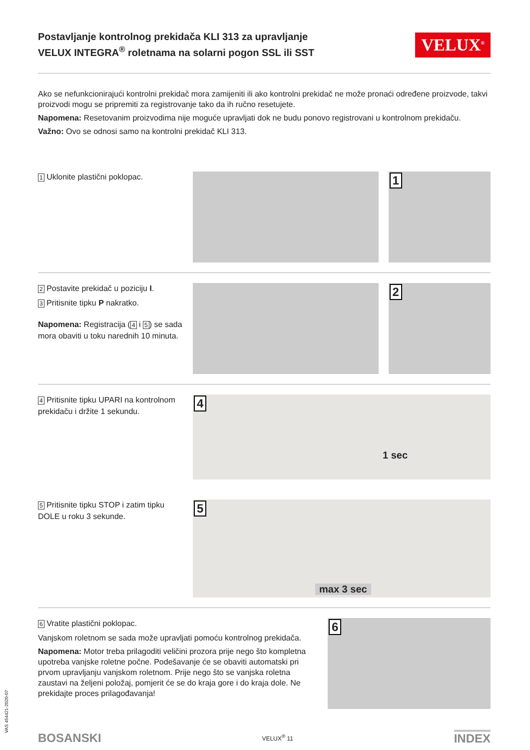VAS 454421-2020-07
Postavljanje kontrolnog prekidača KLI 313 za upravljanje VELUX INTEGRA<sup>®</sup> roletnama na solarni pogon SSL ili SST
VELUX<sup>®</sup>
Ako se nefunkcionirajući kontrolni prekidač mora zamijeniti ili ako kontrolni prekidač ne može pronaći određene proizvode, takvi proizvodi mogu se pripremiti za registrovanje tako da ih ručno resetujete.
Napomena: Resetovanim proizvodima nije moguće upravljati dok ne budu ponovo registrovani u kontrolnom prekidaču.
Važno: Ovo se odnosi samo na kontrolni prekidač KLI 313.
1 Uklonite plastični poklopac.
1
2 Postavite prekidač u poziciju I.
3 Pritisnite tipku P nakratko.
Napomena: Registracija (4 i 5) se sada mora obaviti u toku narednih 10 minuta.
2
4 Pritisnite tipku UPARI na kontrolnom prekidaču i držite 1 sekundu.
4
1 sec
5 Pritisnite tipku STOP i zatim tipku DOLE u roku 3 sekunde.
5
max 3 sec
6 Vratite plastični poklopac.
Vanjskom roletnom se sada može upravljati pomoću kontrolnog prekidača.
Napomena: Motor treba prilagoditi veličini prozora prije nego što kompletna upotreba vanjske roletne počne. Podešavanje će se obaviti automatski pri prvom upravljanju vanjskom roletnom. Prije nego što se vanjska roletna zaustavi na željeni položaj, pomjerit će se do kraja gore i do kraja dole. Ne prekidajte proces prilagođavanja!
6
BOSANSKI VELUX<sup>®</sup> 11 INDEX